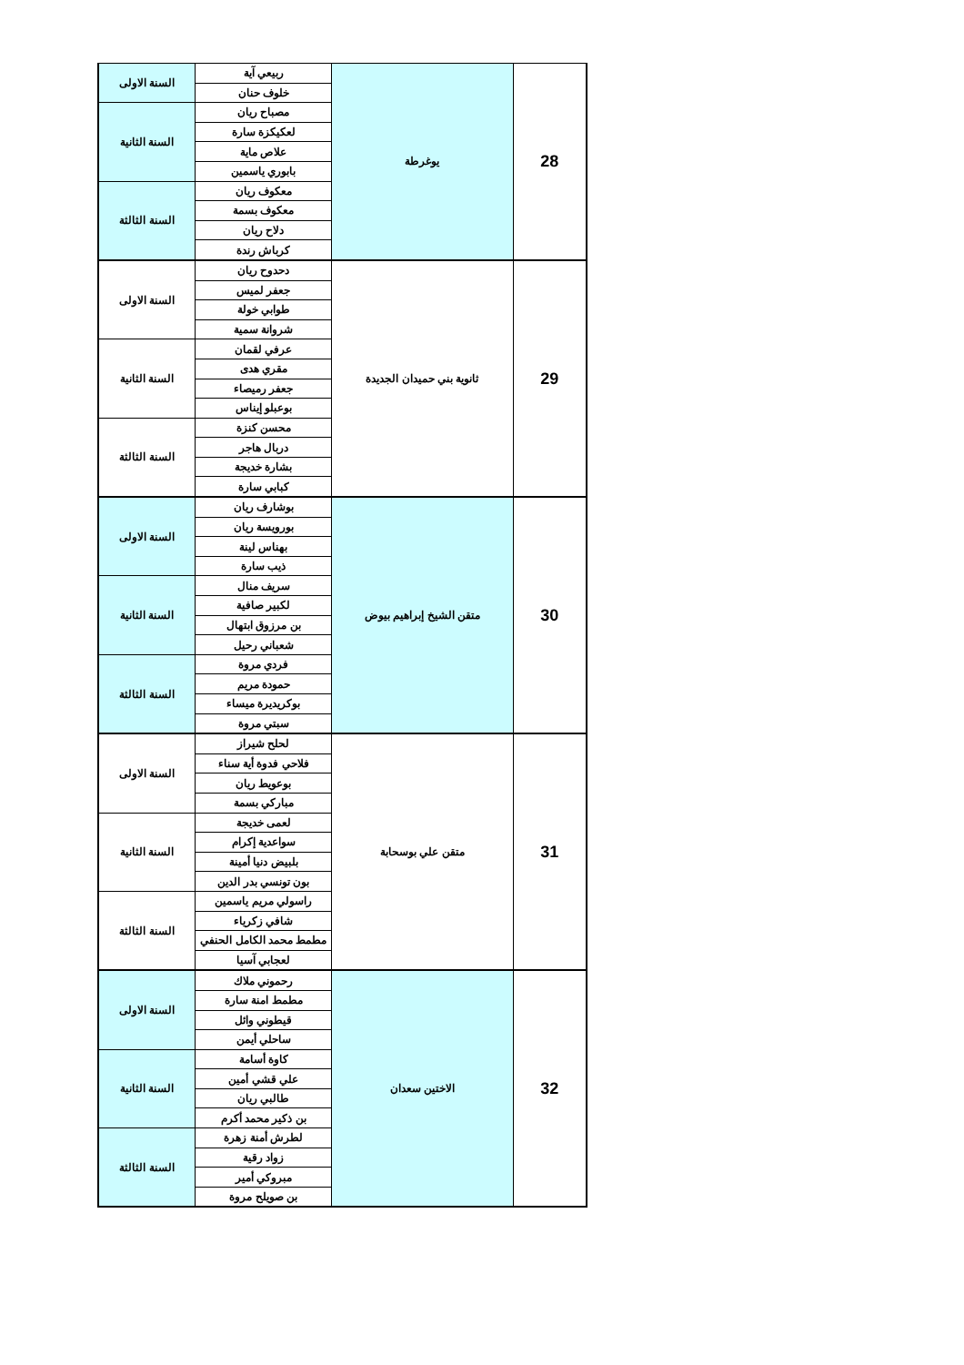| السنة الاولى | ربيعي آية | يوغرطة | 28 |
| | خلوف حنان | | |
| السنة الثانية | مصباح ريان | | |
| | لعكيكزة سارة | | |
| | علاص ماية | | |
| | بابوري ياسمين | | |
| السنة الثالثة | معكوف ريان | | |
| | معكوف بسمة | | |
| | دلاح ريان | | |
| | كرباش رندة | | |
| السنة الاولى | دحدوح ريان | ثانوية بني حميدان الجديدة | 29 |
| | جعفر لميس | | |
| | طوابي خولة | | |
| | شروانة سمية | | |
| السنة الثانية | عرفي لقمان | | |
| | مقري هدى | | |
| | جعفر رميصاء | | |
| | بوعبلو إيناس | | |
| السنة الثالثة | محسن كنزة | | |
| | دربال هاجر | | |
| | بشارة خديجة | | |
| | كبابي سارة | | |
| السنة الاولى | بوشارف ريان | متقن الشيخ إبراهيم بيوض | 30 |
| | بورويسة ريان | | |
| | بهناس لينة | | |
| | ذيب سارة | | |
| السنة الثانية | سريف منال | | |
| | لكبير صافية | | |
| | بن مرزوق ابتهال | | |
| | شعباني رحيل | | |
| السنة الثالثة | فردي مروة | | |
| | حمودة مريم | | |
| | بوكريديرة ميساء | | |
| | سبتي مروة | | |
| السنة الاولى | لحلح شيراز | متقن علي بوسحابة | 31 |
| | فلاحي فدوة أية سناء | | |
| | بوعويط ريان | | |
| | مباركي بسمة | | |
| السنة الثانية | لعمى خديجة | | |
| | سواعدية إكرام | | |
| | بلبيض دنيا أمينة | | |
| | بون تونسي بدر الدين | | |
| السنة الثالثة | راسولي مريم ياسمين | | |
| | شافي زكرياء | | |
| | مطمط محمد الكامل الحنفي | | |
| | لعجابي آسيا | | |
| السنة الاولى | رحموني ملاك | الاختين سعدان | 32 |
| | مطمط امنة سارة | | |
| | قيطوني وائل | | |
| | ساحلي أيمن | | |
| السنة الثانية | كاوة أسامة | | |
| | علي قشي أمين | | |
| | طالبي ريان | | |
| | بن ذكير محمد أكرم | | |
| السنة الثالثة | لطرش أمنة زهرة | | |
| | زواد رقية | | |
| | مبروكي أمير | | |
| | بن صويلح مروة | | |